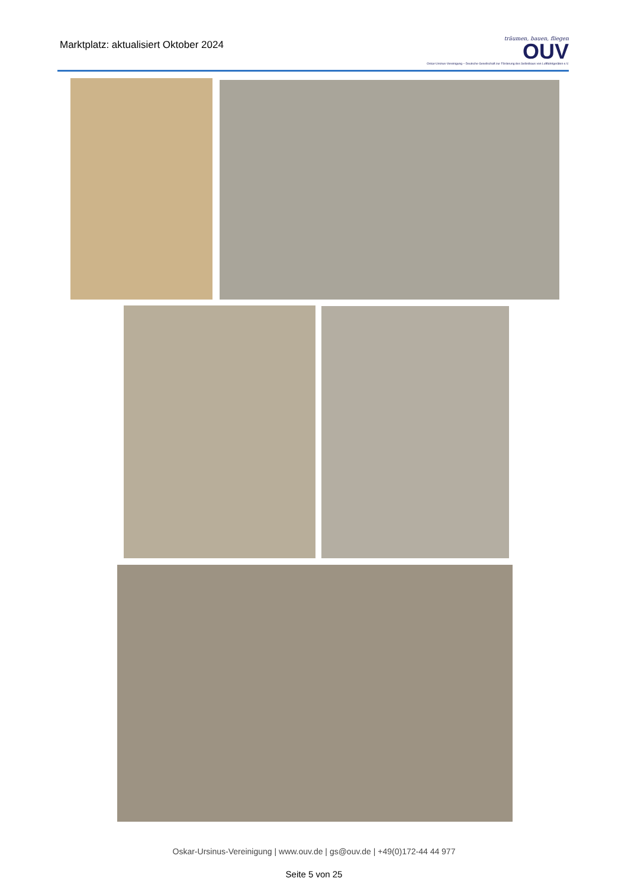Marktplatz: aktualisiert Oktober 2024
träumen, bauen, fliegen
OUV
Oskar-Ursinus-Vereinigung – Deutsche Gesellschaft zur Förderung des Selbstbaus von Luftfahrtgeräten e.V.
Oskar-Ursinus-Vereinigung | www.ouv.de | gs@ouv.de | +49(0)172-44 44 977
Seite 5 von 25